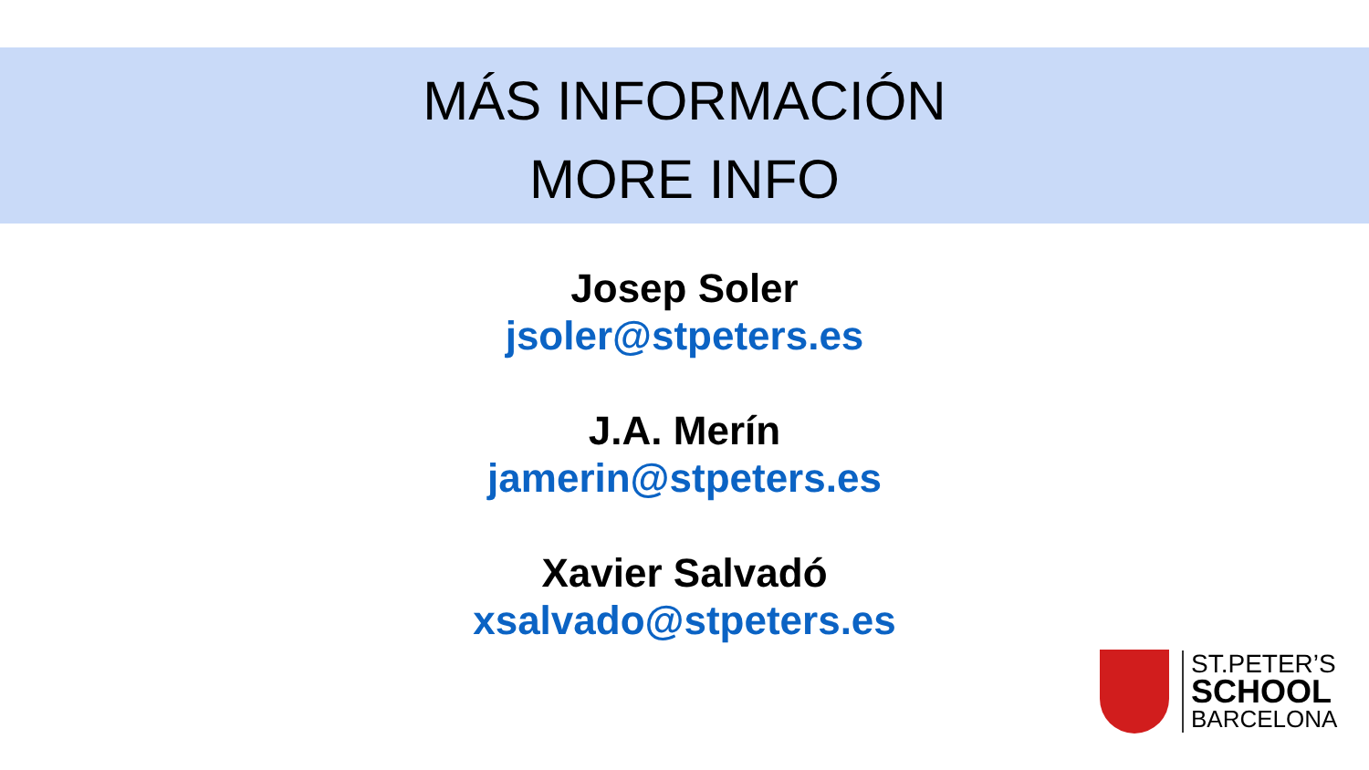MÁS INFORMACIÓN
MORE INFO
Josep Soler
jsoler@stpeters.es
J.A. Merín
jamerin@stpeters.es
Xavier Salvadó
xsalvado@stpeters.es
ST.PETER’S
SCHOOL
BARCELONA